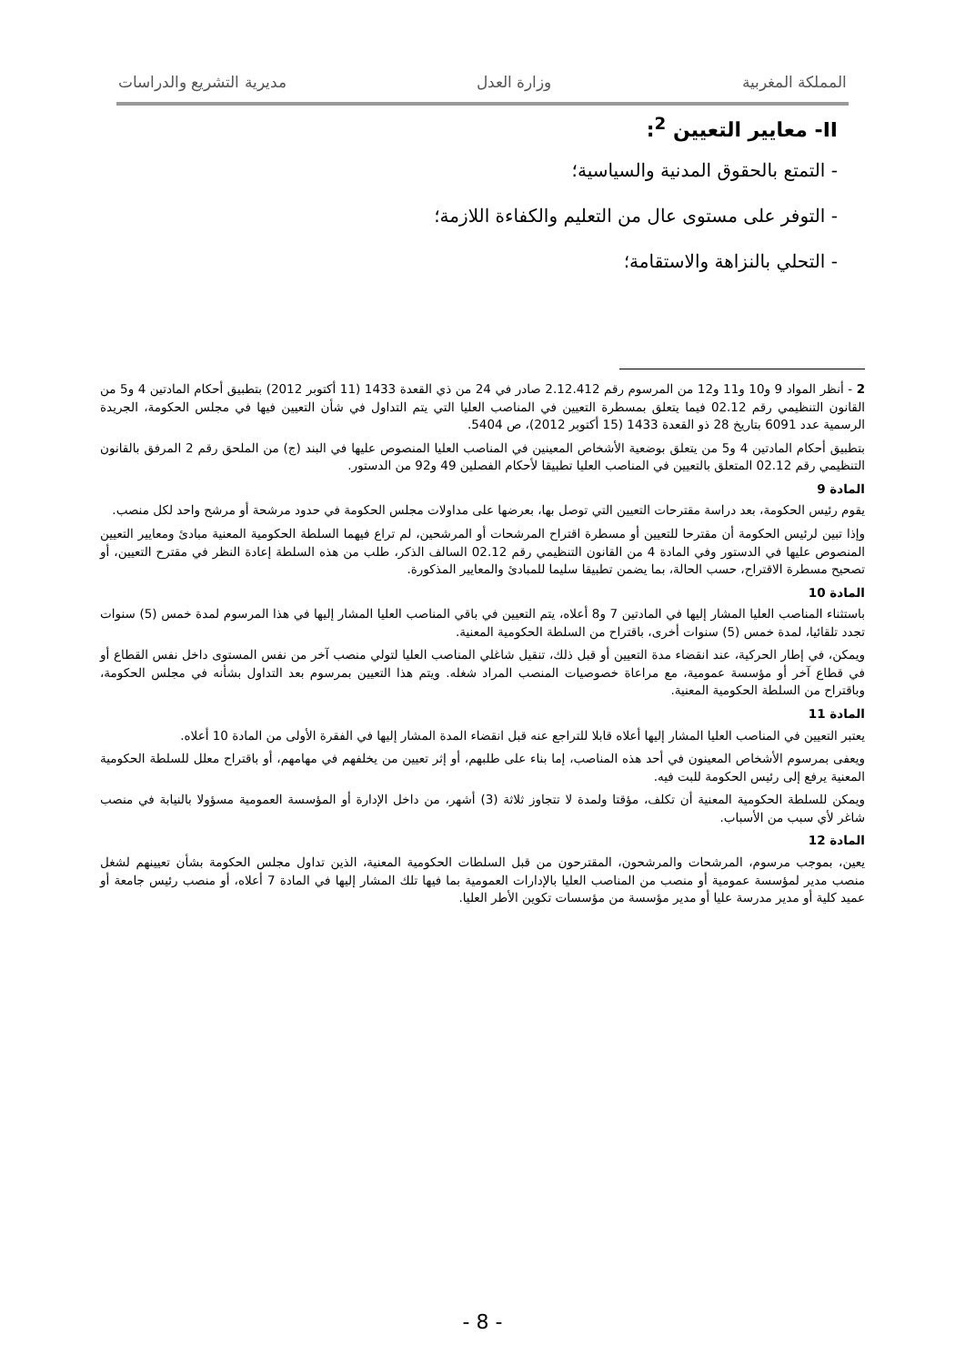المملكة المغربية وزارة العدل مديرية التشريع والدراسات
II- معايير التعيين <sup>2</sup>:
- التمتع بالحقوق المدنية والسياسية؛
- التوفر على مستوى عال من التعليم والكفاءة اللازمة؛
- التحلي بالنزاهة والاستقامة؛
2 - أنظر المواد 9 و10 و11 و12 من المرسوم رقم 2.12.412 صادر في 24 من ذي القعدة 1433 (11 أكتوبر 2012) بتطبيق أحكام المادتين 4 و5 من القانون التنظيمي رقم 02.12 فيما يتعلق بمسطرة التعيين في المناصب العليا التي يتم التداول في شأن التعيين فيها في مجلس الحكومة، الجريدة الرسمية عدد 6091 بتاريخ 28 ذو القعدة 1433 (15 أكتوبر 2012)، ص 5404.
بتطبيق أحكام المادتين 4 و5 من يتعلق بوضعية الأشخاص المعينين في المناصب العليا المنصوص عليها في البند (ج) من الملحق رقم 2 المرفق بالقانون التنظيمي رقم 02.12 المتعلق بالتعيين في المناصب العليا تطبيقا لأحكام الفصلين 49 و92 من الدستور.
المادة 9
يقوم رئيس الحكومة، بعد دراسة مقترحات التعيين التي توصل بها، بعرضها على مداولات مجلس الحكومة في حدود مرشحة أو مرشح واحد لكل منصب.
وإذا تبين لرئيس الحكومة أن مقترحا للتعيين أو مسطرة اقتراح المرشحات أو المرشحين، لم تراع فيهما السلطة الحكومية المعنية مبادئ ومعايير التعيين المنصوص عليها في الدستور وفي المادة 4 من القانون التنظيمي رقم 02.12 السالف الذكر، طلب من هذه السلطة إعادة النظر في مقترح التعيين، أو تصحيح مسطرة الاقتراح، حسب الحالة، بما يضمن تطبيقا سليما للمبادئ والمعايير المذكورة.
المادة 10
باستثناء المناصب العليا المشار إليها في المادتين 7 و8 أعلاه، يتم التعيين في باقي المناصب العليا المشار إليها في هذا المرسوم لمدة خمس (5) سنوات تجدد تلقائيا، لمدة خمس (5) سنوات أخرى، باقتراح من السلطة الحكومية المعنية.
ويمكن، في إطار الحركية، عند انقضاء مدة التعيين أو قبل ذلك، تنقيل شاغلي المناصب العليا لتولي منصب آخر من نفس المستوى داخل نفس القطاع أو في قطاع آخر أو مؤسسة عمومية، مع مراعاة خصوصيات المنصب المراد شغله. ويتم هذا التعيين بمرسوم بعد التداول بشأنه في مجلس الحكومة، وباقتراح من السلطة الحكومية المعنية.
المادة 11
يعتبر التعيين في المناصب العليا المشار إليها أعلاه قابلا للتراجع عنه قبل انقضاء المدة المشار إليها في الفقرة الأولى من المادة 10 أعلاه.
ويعفى بمرسوم الأشخاص المعينون في أحد هذه المناصب، إما بناء على طلبهم، أو إثر تعيين من يخلفهم في مهامهم، أو باقتراح معلل للسلطة الحكومية المعنية يرفع إلى رئيس الحكومة للبت فيه.
ويمكن للسلطة الحكومية المعنية أن تكلف، مؤقتا ولمدة لا تتجاوز ثلاثة (3) أشهر، من داخل الإدارة أو المؤسسة العمومية مسؤولا بالنيابة في منصب شاغر لأي سبب من الأسباب.
المادة 12
يعين، بموجب مرسوم، المرشحات والمرشحون، المقترحون من قبل السلطات الحكومية المعنية، الذين تداول مجلس الحكومة بشأن تعيينهم لشغل منصب مدير لمؤسسة عمومية أو منصب من المناصب العليا بالإدارات العمومية بما فيها تلك المشار إليها في المادة 7 أعلاه، أو منصب رئيس جامعة أو عميد كلية أو مدير مدرسة عليا أو مدير مؤسسة من مؤسسات تكوين الأطر العليا.
- 8 -